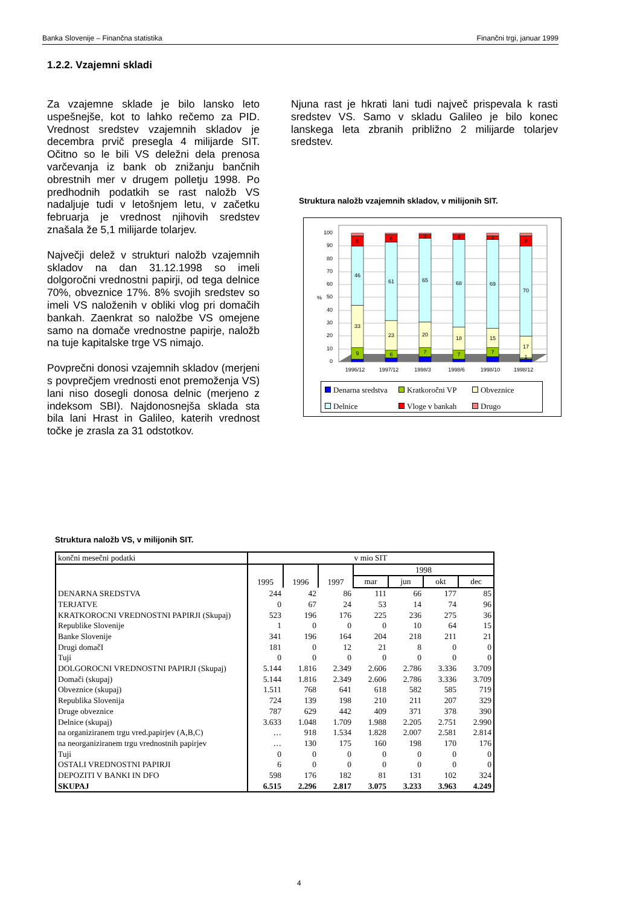Banka Slovenije – Finančna statistika Finančni trgi, januar 1999
1.2.2. Vzajemni skladi
Za vzajemne sklade je bilo lansko leto uspešnejše, kot to lahko rečemo za PID. Vrednost sredstev vzajemnih skladov je decembra prvič presegla 4 milijarde SIT. Očitno so le bili VS deležni dela prenosa varčevanja iz bank ob znižanju bančnih obrestnih mer v drugem polletju 1998. Po predhodnih podatkih se rast naložb VS nadaljuje tudi v letošnjem letu, v začetku februarja je vrednost njihovih sredstev znašala že 5,1 milijarde tolarjev.
Največji delež v strukturi naložb vzajemnih skladov na dan 31.12.1998 so imeli dolgoročni vrednostni papirji, od tega delnice 70%, obveznice 17%. 8% svojih sredstev so imeli VS naloženih v obliki vlog pri domačih bankah. Zaenkrat so naložbe VS omejene samo na domače vrednostne papirje, naložb na tuje kapitalske trge VS nimajo.
Povprečni donosi vzajemnih skladov (merjeni s povprečjem vrednosti enot premoženja VS) lani niso dosegli donosa delnic (merjeno z indeksom SBI). Najdonosnejša sklada sta bila lani Hrast in Galileo, katerih vrednost točke je zrasla za 31 odstotkov.
Njuna rast je hkrati lani tudi največ prispevala k rasti sredstev VS. Samo v skladu Galileo je bilo konec lanskega leta zbranih približno 2 milijarde tolarjev sredstev.
Struktura naložb vzajemnih skladov, v milijonih SIT.
100
90
80
70
60
50
40
30
20
10
0
%
9
33
46
8
6
23
61
6
7
20
65
3
7
18
68
4
7
15
69
3
1
17
70
8
1996/12
1997/12
1998/3
1998/6
1998/10
1998/12
Denarna sredstva Kratkoročni VP Obveznice Delnice Vloge v bankah Drugo
Struktura naložb VS, v milijonih SIT.
| končni mesečni podatki | v mio SIT | | | | | | |
| | 1995 | 1996 | 1997 | 1998 | | | |
| | | | | mar | jun | okt | dec |
| DENARNA SREDSTVA | 244 | 42 | 86 | 111 | 66 | 177 | 85 |
| TERJATVE | 0 | 67 | 24 | 53 | 14 | 74 | 96 |
| KRATKOROCNI VREDNOSTNI PAPIRJI (Skupaj) | 523 | 196 | 176 | 225 | 236 | 275 | 36 |
| Republike Slovenije | 1 | 0 | 0 | 0 | 10 | 64 | 15 |
| Banke Slovenije | 341 | 196 | 164 | 204 | 218 | 211 | 21 |
| Drugi domačI | 181 | 0 | 12 | 21 | 8 | 0 | 0 |
| Tuji | 0 | 0 | 0 | 0 | 0 | 0 | 0 |
| DOLGOROCNI VREDNOSTNI PAPIRJI (Skupaj) | 5.144 | 1.816 | 2.349 | 2.606 | 2.786 | 3.336 | 3.709 |
| Domači (skupaj) | 5.144 | 1.816 | 2.349 | 2.606 | 2.786 | 3.336 | 3.709 |
| Obveznice (skupaj) | 1.511 | 768 | 641 | 618 | 582 | 585 | 719 |
| Republika Slovenija | 724 | 139 | 198 | 210 | 211 | 207 | 329 |
| Druge obveznice | 787 | 629 | 442 | 409 | 371 | 378 | 390 |
| Delnice (skupaj) | 3.633 | 1.048 | 1.709 | 1.988 | 2.205 | 2.751 | 2.990 |
| na organiziranem trgu vred.papirjev (A,B,C) | … | 918 | 1.534 | 1.828 | 2.007 | 2.581 | 2.814 |
| na neorganiziranem trgu vrednostnih papirjev | … | 130 | 175 | 160 | 198 | 170 | 176 |
| Tuji | 0 | 0 | 0 | 0 | 0 | 0 | 0 |
| OSTALI VREDNOSTNI PAPIRJI | 6 | 0 | 0 | 0 | 0 | 0 | 0 |
| DEPOZITI V BANKI IN DFO | 598 | 176 | 182 | 81 | 131 | 102 | 324 |
| SKUPAJ | 6.515 | 2.296 | 2.817 | 3.075 | 3.233 | 3.963 | 4.249 |
4